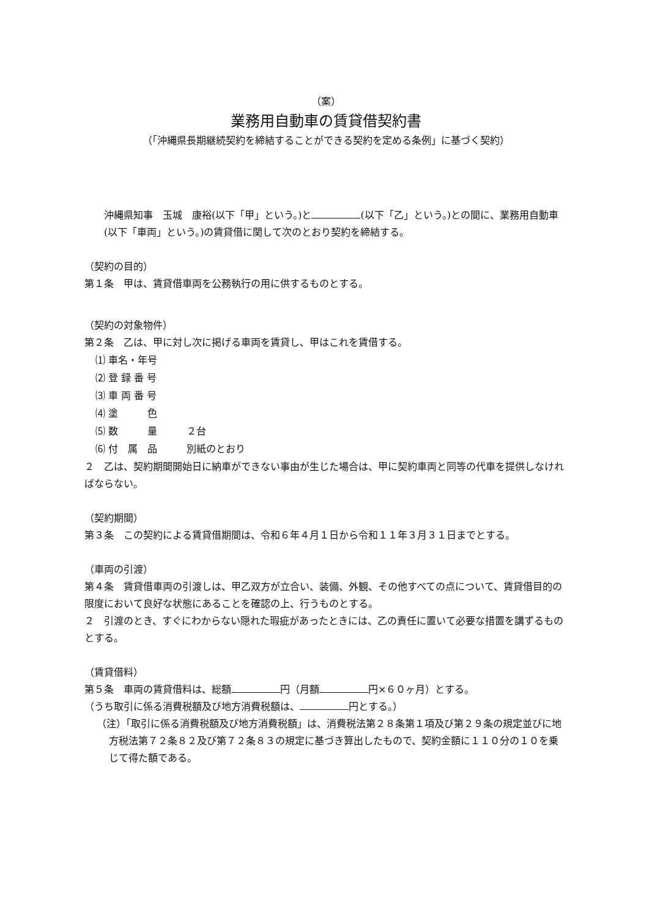（案）
業務用自動車の賃貸借契約書
（「沖縄県長期継続契約を締結することができる契約を定める条例」に基づく契約）
沖縄県知事　玉城　康裕(以下「甲」という。)と (以下「乙」という。)との間に、業務用自動車(以下「車両」という。)の賃貸借に関して次のとおり契約を締結する。
（契約の目的）
第１条　甲は、賃貸借車両を公務執行の用に供するものとする。
（契約の対象物件）
第２条　乙は、甲に対し次に掲げる車両を賃貸し、甲はこれを賃借する。
⑴ 車名・年号
⑵ 登 録 番 号
⑶ 車 両 番 号
⑷ 塗　　　色
⑸ 数　　　量　　　２台
⑹ 付　属　品　　　別紙のとおり
２　乙は、契約期間開始日に納車ができない事由が生じた場合は、甲に契約車両と同等の代車を提供しなければならない。
（契約期間）
第３条　この契約による賃貸借期間は、令和６年４月１日から令和１１年３月３１日までとする。
（車両の引渡）
第４条　賃貸借車両の引渡しは、甲乙双方が立合い、装備、外観、その他すべての点について、賃貸借目的の限度において良好な状態にあることを確認の上、行うものとする。
２　引渡のとき、すぐにわからない隠れた瑕疵があったときには、乙の責任に置いて必要な措置を講ずるものとする。
（賃貸借料）
第５条　車両の賃貸借料は、総額 円（月額 円×６０ヶ月）とする。
（うち取引に係る消費税額及び地方消費税額は、 円とする。）
（注）「取引に係る消費税額及び地方消費税額」は、消費税法第２８条第１項及び第２９条の規定並びに地方税法第７２条８２及び第７２条８３の規定に基づき算出したもので、契約金額に１１０分の１０を乗じて得た額である。